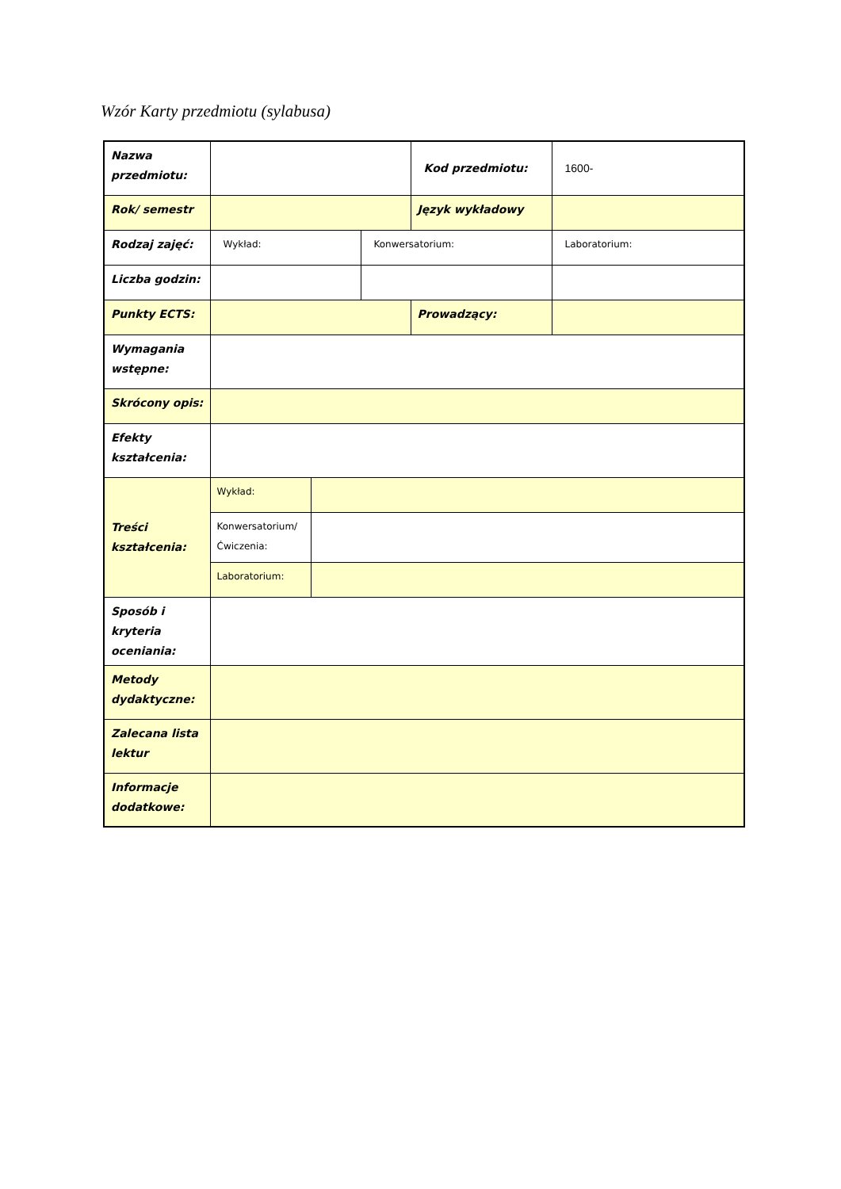Wzór Karty przedmiotu (sylabusa)
| Nazwa przedmiotu: | | | | Kod przedmiotu: | 1600- |
| Rok/ semestr | | | | Język wykładowy | |
| Rodzaj zajęć: | Wykład: | | Konwersatorium: | | Laboratorium: |
| Liczba godzin: | | | | | |
| Punkty ECTS: | | | | Prowadzący: | |
| Wymagania wstępne: | | | | | |
| Skrócony opis: | | | | | |
| Efekty kształcenia: | | | | | |
| Treści kształcenia: | Wykład: | | | | |
| | Konwersatorium/ Ćwiczenia: | | | | |
| | Laboratorium: | | | | |
| Sposób i kryteria oceniania: | | | | | |
| Metody dydaktyczne: | | | | | |
| Zalecana lista lektur | | | | | |
| Informacje dodatkowe: | | | | | |